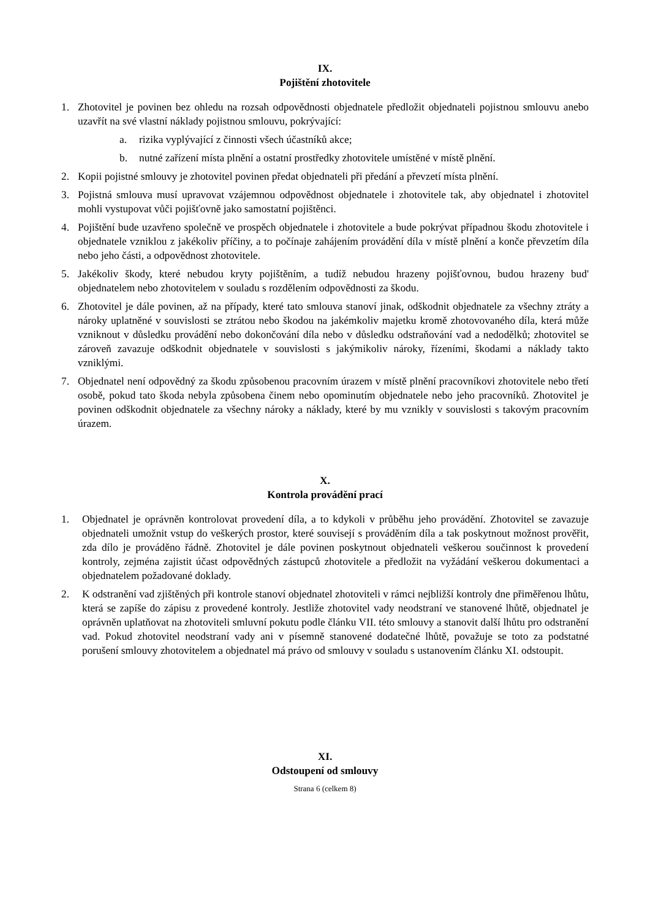IX.
Pojištění zhotovitele
1. Zhotovitel je povinen bez ohledu na rozsah odpovědnosti objednatele předložit objednateli pojistnou smlouvu anebo uzavřít na své vlastní náklady pojistnou smlouvu, pokrývající:
a. rizika vyplývající z činnosti všech účastníků akce;
b. nutné zařízení místa plnění a ostatní prostředky zhotovitele umístěné v místě plnění.
2. Kopii pojistné smlouvy je zhotovitel povinen předat objednateli při předání a převzetí místa plnění.
3. Pojistná smlouva musí upravovat vzájemnou odpovědnost objednatele i zhotovitele tak, aby objednatel i zhotovitel mohli vystupovat vůči pojišťovně jako samostatní pojištěnci.
4. Pojištění bude uzavřeno společně ve prospěch objednatele i zhotovitele a bude pokrývat případnou škodu zhotovitele i objednatele vzniklou z jakékoliv příčiny, a to počínaje zahájením provádění díla v místě plnění a konče převzetím díla nebo jeho části, a odpovědnost zhotovitele.
5. Jakékoliv škody, které nebudou kryty pojištěním, a tudíž nebudou hrazeny pojišťovnou, budou hrazeny bud' objednatelem nebo zhotovitelem v souladu s rozdělením odpovědnosti za škodu.
6. Zhotovitel je dále povinen, až na případy, které tato smlouva stanoví jinak, odškodnit objednatele za všechny ztráty a nároky uplatněné v souvislosti se ztrátou nebo škodou na jakémkoliv majetku kromě zhotovovaného díla, která může vzniknout v důsledku provádění nebo dokončování díla nebo v důsledku odstraňování vad a nedodělků; zhotovitel se zároveň zavazuje odškodnit objednatele v souvislosti s jakýmikoliv nároky, řízeními, škodami a náklady takto vzniklými.
7. Objednatel není odpovědný za škodu způsobenou pracovním úrazem v místě plnění pracovníkovi zhotovitele nebo třetí osobě, pokud tato škoda nebyla způsobena činem nebo opominutím objednatele nebo jeho pracovníků. Zhotovitel je povinen odškodnit objednatele za všechny nároky a náklady, které by mu vznikly v souvislosti s takovým pracovním úrazem.
X.
Kontrola provádění prací
1. Objednatel je oprávněn kontrolovat provedení díla, a to kdykoli v průběhu jeho provádění. Zhotovitel se zavazuje objednateli umožnit vstup do veškerých prostor, které souvisejí s prováděním díla a tak poskytnout možnost prověřit, zda dílo je prováděno řádně. Zhotovitel je dále povinen poskytnout objednateli veškerou součinnost k provedení kontroly, zejména zajistit účast odpovědných zástupců zhotovitele a předložit na vyžádání veškerou dokumentaci a objednatelem požadované doklady.
2. K odstranění vad zjištěných při kontrole stanoví objednatel zhotoviteli v rámci nejbližší kontroly dne přiměřenou lhůtu, která se zapíše do zápisu z provedené kontroly. Jestliže zhotovitel vady neodstraní ve stanovené lhůtě, objednatel je oprávněn uplatňovat na zhotoviteli smluvní pokutu podle článku VII. této smlouvy a stanovit další lhůtu pro odstranění vad. Pokud zhotovitel neodstraní vady ani v písemně stanovené dodatečné lhůtě, považuje se toto za podstatné porušení smlouvy zhotovitelem a objednatel má právo od smlouvy v souladu s ustanovením článku XI. odstoupit.
XI.
Odstoupení od smlouvy
Strana 6 (celkem 8)